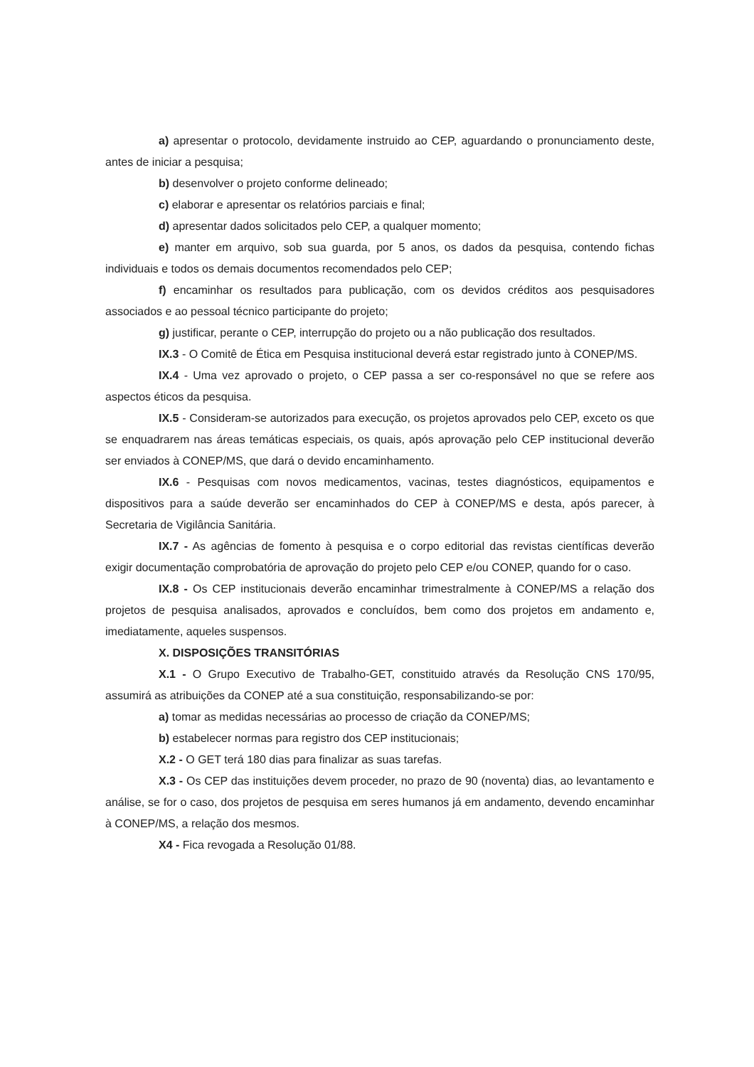a) apresentar o protocolo, devidamente instruido ao CEP, aguardando o pronunciamento deste, antes de iniciar a pesquisa;
b) desenvolver o projeto conforme delineado;
c) elaborar e apresentar os relatórios parciais e final;
d) apresentar dados solicitados pelo CEP, a qualquer momento;
e) manter em arquivo, sob sua guarda, por 5 anos, os dados da pesquisa, contendo fichas individuais e todos os demais documentos recomendados pelo CEP;
f) encaminhar os resultados para publicação, com os devidos créditos aos pesquisadores associados e ao pessoal técnico participante do projeto;
g) justificar, perante o CEP, interrupção do projeto ou a não publicação dos resultados.
IX.3 - O Comitê de Ética em Pesquisa institucional deverá estar registrado junto à CONEP/MS.
IX.4 - Uma vez aprovado o projeto, o CEP passa a ser co-responsável no que se refere aos aspectos éticos da pesquisa.
IX.5 - Consideram-se autorizados para execução, os projetos aprovados pelo CEP, exceto os que se enquadrarem nas áreas temáticas especiais, os quais, após aprovação pelo CEP institucional deverão ser enviados à CONEP/MS, que dará o devido encaminhamento.
IX.6 - Pesquisas com novos medicamentos, vacinas, testes diagnósticos, equipamentos e dispositivos para a saúde deverão ser encaminhados do CEP à CONEP/MS e desta, após parecer, à Secretaria de Vigilância Sanitária.
IX.7 - As agências de fomento à pesquisa e o corpo editorial das revistas científicas deverão exigir documentação comprobatória de aprovação do projeto pelo CEP e/ou CONEP, quando for o caso.
IX.8 - Os CEP institucionais deverão encaminhar trimestralmente à CONEP/MS a relação dos projetos de pesquisa analisados, aprovados e concluídos, bem como dos projetos em andamento e, imediatamente, aqueles suspensos.
X. DISPOSIÇÕES TRANSITÓRIAS
X.1 - O Grupo Executivo de Trabalho-GET, constituido através da Resolução CNS 170/95, assumirá as atribuições da CONEP até a sua constituição, responsabilizando-se por:
a) tomar as medidas necessárias ao processo de criação da CONEP/MS;
b) estabelecer normas para registro dos CEP institucionais;
X.2 - O GET terá 180 dias para finalizar as suas tarefas.
X.3 - Os CEP das instituições devem proceder, no prazo de 90 (noventa) dias, ao levantamento e análise, se for o caso, dos projetos de pesquisa em seres humanos já em andamento, devendo encaminhar à CONEP/MS, a relação dos mesmos.
X4 - Fica revogada a Resolução 01/88.